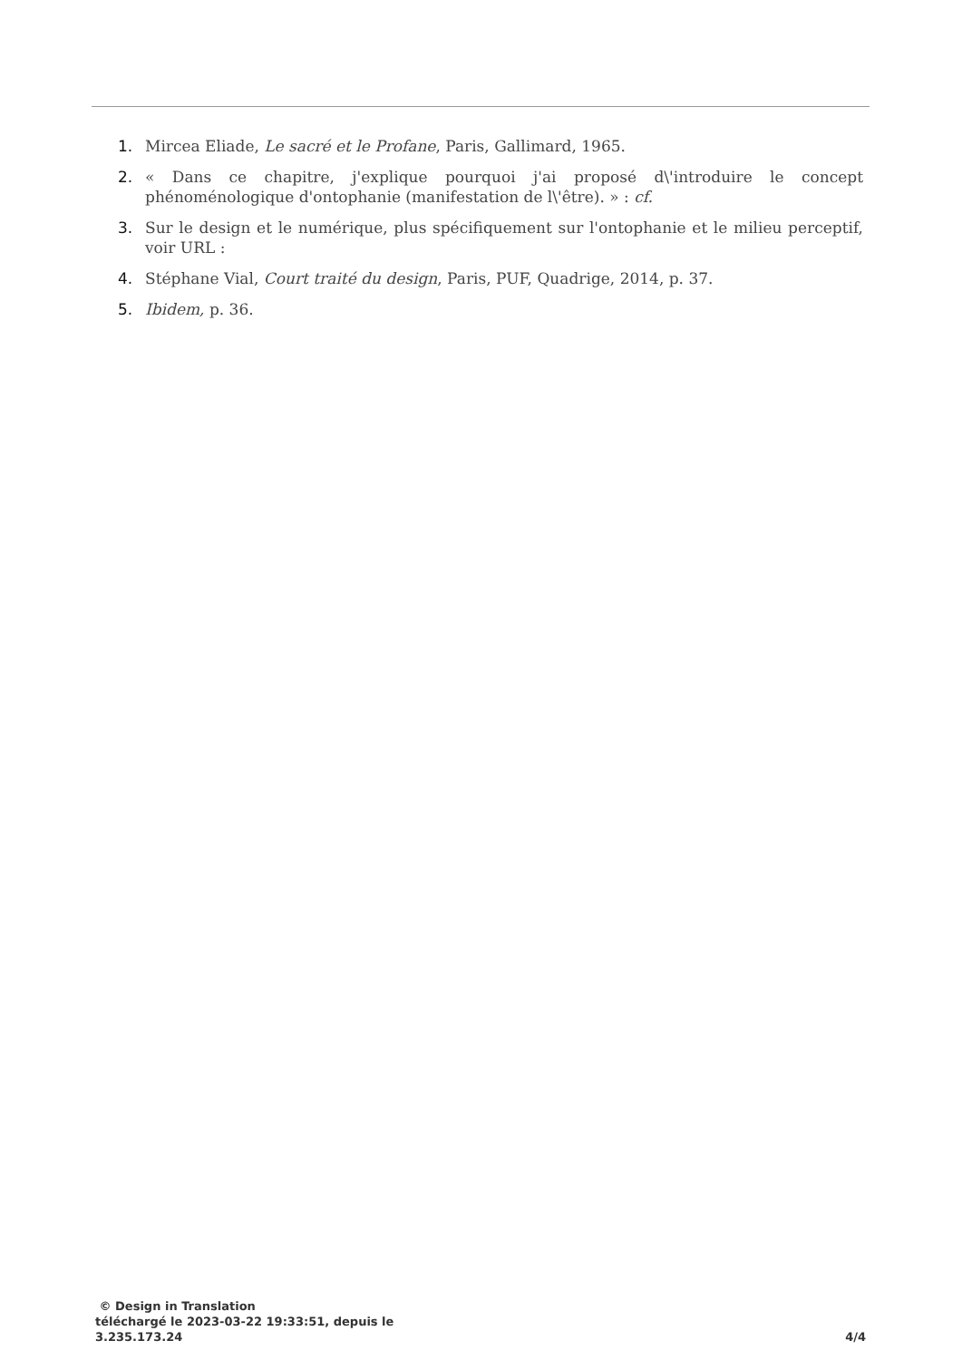1. Mircea Eliade, Le sacré et le Profane, Paris, Gallimard, 1965.
2. « Dans ce chapitre, j'explique pourquoi j'ai proposé d\'introduire le concept phénoménologique d'ontophanie (manifestation de l\'être). » : cf.
3. Sur le design et le numérique, plus spécifiquement sur l'ontophanie et le milieu perceptif, voir URL :
4. Stéphane Vial, Court traité du design, Paris, PUF, Quadrige, 2014, p. 37.
5. Ibidem, p. 36.
© Design in Translation
téléchargé le 2023-03-22 19:33:51, depuis le
3.235.173.24
4/4